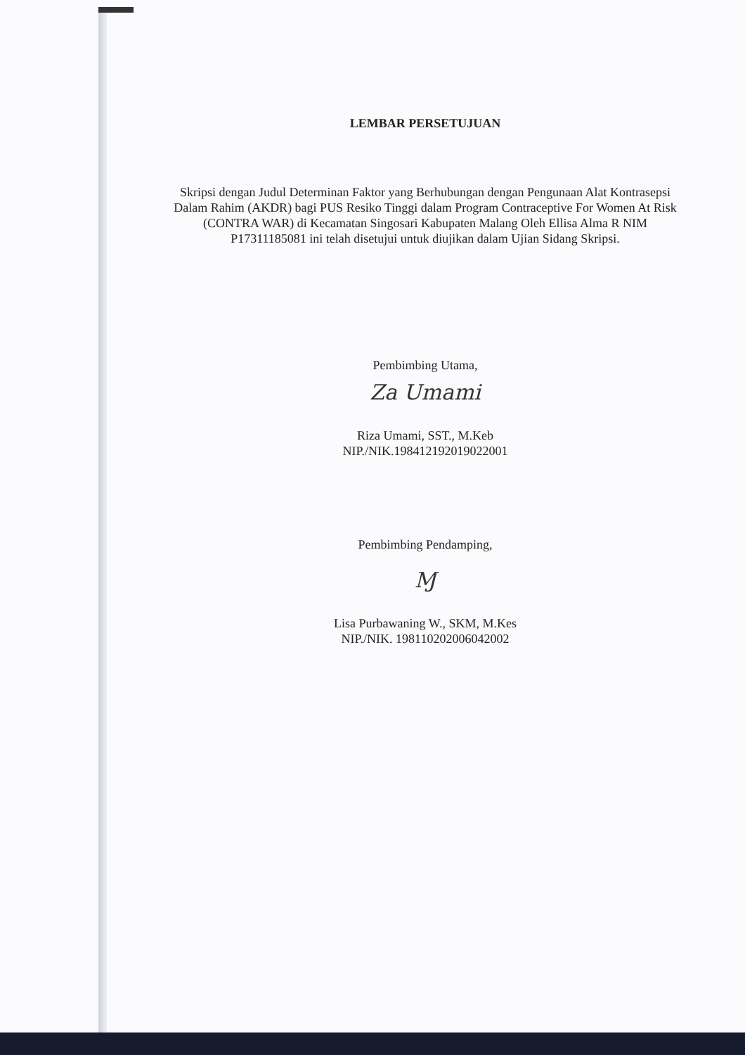LEMBAR PERSETUJUAN
Skripsi dengan Judul Determinan Faktor yang Berhubungan dengan Pengunaan Alat Kontrasepsi Dalam Rahim (AKDR) bagi PUS Resiko Tinggi dalam Program Contraceptive For Women At Risk (CONTRA WAR) di Kecamatan Singosari Kabupaten Malang Oleh Ellisa Alma R NIM P17311185081 ini telah disetujui untuk diujikan dalam Ujian Sidang Skripsi.
Pembimbing Utama,
Za Umami
Riza Umami, SST., M.Keb
NIP./NIK.198412192019022001
Pembimbing Pendamping,
Ɱ
Lisa Purbawaning W., SKM, M.Kes
NIP./NIK. 198110202006042002